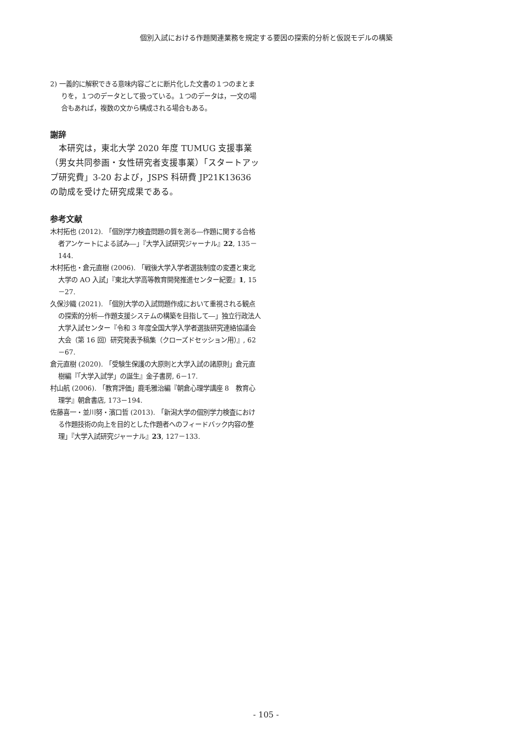個別入試における作題関連業務を規定する要因の探索的分析と仮説モデルの構築
2) 一義的に解釈できる意味内容ごとに断片化した文書の１つのまとまりを，１つのデータとして扱っている。１つのデータは，一文の場合もあれば，複数の文から構成される場合もある。
謝辞
本研究は，東北大学 2020 年度 TUMUG 支援事業（男女共同参画・女性研究者支援事業）「スタートアップ研究費」3-20 および，JSPS 科研費 JP21K13636 の助成を受けた研究成果である。
参考文献
木村拓也 (2012). 「個別学力検査問題の質を測る―作題に関する合格者アンケートによる試み―」『大学入試研究ジャーナル』22, 135－144.
木村拓也・倉元直樹 (2006). 「戦後大学入学者選抜制度の変遷と東北大学の AO 入試」『東北大学高等教育開発推進センター紀要』1, 15－27.
久保沙織 (2021). 「個別大学の入試問題作成において重視される観点の探索的分析―作題支援システムの構築を目指して―」独立行政法人大学入試センター『令和 3 年度全国大学入学者選抜研究連絡協議会大会（第 16 回）研究発表予稿集（クローズドセッション用）』, 62－67.
倉元直樹 (2020). 「受験生保護の大原則と大学入試の諸原則」倉元直樹編『「大学入試学」の誕生』金子書房, 6－17.
村山航 (2006). 「教育評価」鹿毛雅治編『朝倉心理学講座 8　教育心理学』朝倉書店, 173－194.
佐藤喜一・並川努・濱口哲 (2013). 「新潟大学の個別学力検査における作題技術の向上を目的とした作題者へのフィードバック内容の整理」『大学入試研究ジャーナル』23, 127－133.
- 105 -